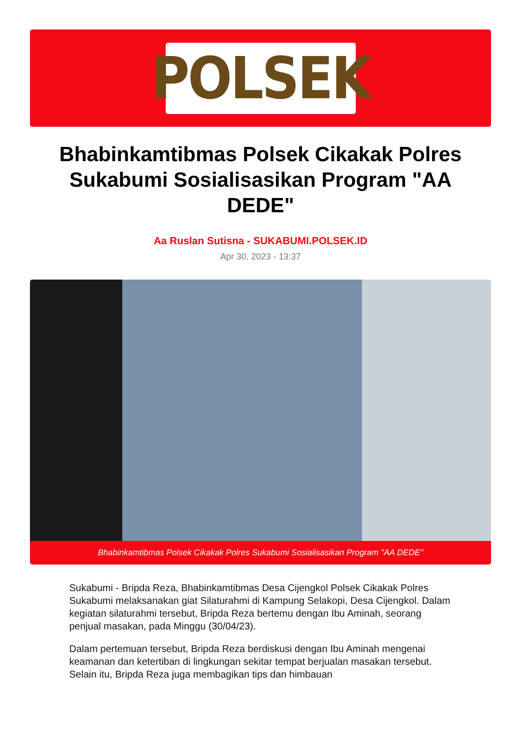POLSEK
Bhabinkamtibmas Polsek Cikakak Polres Sukabumi Sosialisasikan Program "AA DEDE"
Aa Ruslan Sutisna - SUKABUMI.POLSEK.ID
Apr 30, 2023 - 13:37
Bhabinkamtibmas Polsek Cikakak Polres Sukabumi Sosialisasikan Program "AA DEDE"
Sukabumi - Bripda Reza, Bhabinkamtibmas Desa Cijengkol Polsek Cikakak Polres Sukabumi melaksanakan giat Silaturahmi di Kampung Selakopi, Desa Cijengkol. Dalam kegiatan silaturahmi tersebut, Bripda Reza bertemu dengan Ibu Aminah, seorang penjual masakan, pada Minggu (30/04/23).
Dalam pertemuan tersebut, Bripda Reza berdiskusi dengan Ibu Aminah mengenai keamanan dan ketertiban di lingkungan sekitar tempat berjualan masakan tersebut. Selain itu, Bripda Reza juga membagikan tips dan himbauan